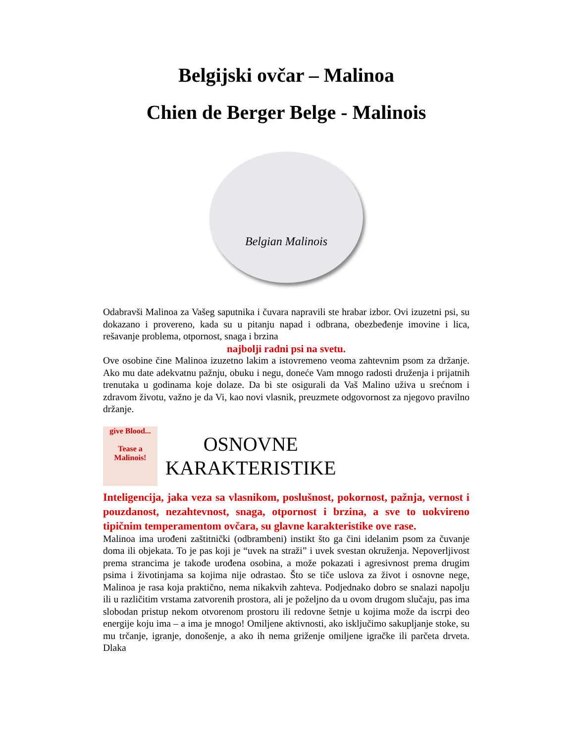Belgijski ovčar – Malinoa
Chien de Berger Belge - Malinois
Belgian Malinois
Odabravši Malinoa za Vašeg saputnika i čuvara napravili ste hrabar izbor. Ovi izuzetni psi, su dokazano i provereno, kada su u pitanju napad i odbrana, obezbeđenje imovine i lica, rešavanje problema, otpornost, snaga i brzina
najbolji radni psi na svetu.
Ove osobine čine Malinoa izuzetno lakim a istovremeno veoma zahtevnim psom za držanje. Ako mu date adekvatnu pažnju, obuku i negu, doneće Vam mnogo radosti druženja i prijatnih trenutaka u godinama koje dolaze. Da bi ste osigurali da Vaš Malino uživa u srećnom i zdravom životu, važno je da Vi, kao novi vlasnik, preuzmete odgovornost za njegovo pravilno držanje.
give Blood...
Tease a Malinois!
OSNOVNE
KARAKTERISTIKE
Inteligencija, jaka veza sa vlasnikom, poslušnost, pokornost, pažnja, vernost i pouzdanost, nezahtevnost, snaga, otpornost i brzina, a sve to uokvireno tipičnim temperamentom ovčara, su glavne karakteristike ove rase.
Malinoa ima urođeni zaštitnički (odbrambeni) instikt što ga čini idelanim psom za čuvanje doma ili objekata. To je pas koji je “uvek na straži” i uvek svestan okruženja. Nepoverljivost prema strancima je takođe urođena osobina, a može pokazati i agresivnost prema drugim psima i životinjama sa kojima nije odrastao. Što se tiče uslova za život i osnovne nege, Malinoa je rasa koja praktično, nema nikakvih zahteva. Podjednako dobro se snalazi napolju ili u različitim vrstama zatvorenih prostora, ali je poželjno da u ovom drugom slučaju, pas ima slobodan pristup nekom otvorenom prostoru ili redovne šetnje u kojima može da iscrpi deo energije koju ima – a ima je mnogo! Omiljene aktivnosti, ako isključimo sakupljanje stoke, su mu trčanje, igranje, donošenje, a ako ih nema griženje omiljene igračke ili parčeta drveta. Dlaka